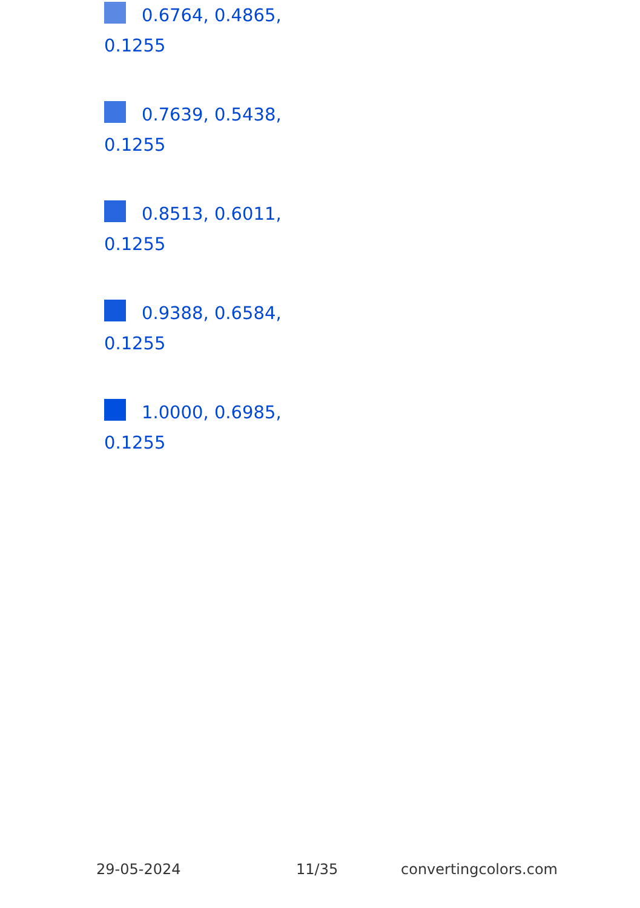0.6764, 0.4865, 0.1255
0.7639, 0.5438, 0.1255
0.8513, 0.6011, 0.1255
0.9388, 0.6584, 0.1255
1.0000, 0.6985, 0.1255
29-05-2024 11/35 convertingcolors.com